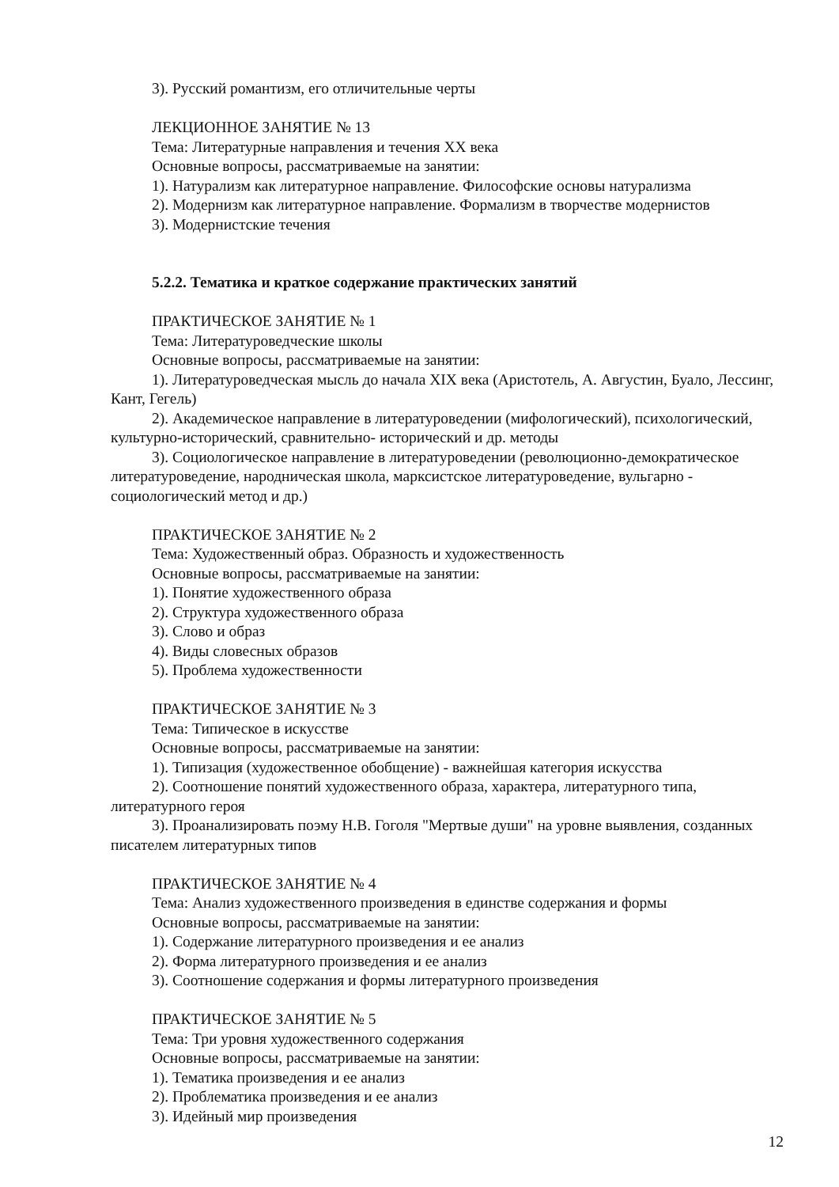3). Русский романтизм, его отличительные черты
ЛЕКЦИОННОЕ ЗАНЯТИЕ № 13
Тема: Литературные направления и течения XX века
Основные вопросы, рассматриваемые на занятии:
1). Натурализм как литературное направление. Философские основы натурализма
2). Модернизм как литературное направление. Формализм в творчестве модернистов
3). Модернистские течения
5.2.2. Тематика и краткое содержание практических занятий
ПРАКТИЧЕСКОЕ ЗАНЯТИЕ № 1
Тема: Литературоведческие школы
Основные вопросы, рассматриваемые на занятии:
1). Литературоведческая мысль до начала XIX века (Аристотель, А. Августин, Буало, Лессинг, Кант, Гегель)
2). Академическое направление в литературоведении (мифологический), психологический, культурно-исторический, сравнительно- исторический и др. методы
3). Социологическое направление в литературоведении (революционно-демократическое литературоведение, народническая школа, марксистское литературоведение, вульгарно - социологический метод и др.)
ПРАКТИЧЕСКОЕ ЗАНЯТИЕ № 2
Тема: Художественный образ. Образность и художественность
Основные вопросы, рассматриваемые на занятии:
1). Понятие художественного образа
2). Структура художественного образа
3). Слово и образ
4). Виды словесных образов
5). Проблема художественности
ПРАКТИЧЕСКОЕ ЗАНЯТИЕ № 3
Тема: Типическое в искусстве
Основные вопросы, рассматриваемые на занятии:
1). Типизация (художественное обобщение) - важнейшая категория искусства
2). Соотношение понятий художественного образа, характера, литературного типа, литературного героя
3). Проанализировать поэму Н.В. Гоголя "Мертвые души" на уровне выявления, созданных писателем литературных типов
ПРАКТИЧЕСКОЕ ЗАНЯТИЕ № 4
Тема: Анализ художественного произведения в единстве содержания и формы
Основные вопросы, рассматриваемые на занятии:
1). Содержание литературного произведения и ее анализ
2). Форма литературного произведения и ее анализ
3). Соотношение содержания и формы литературного произведения
ПРАКТИЧЕСКОЕ ЗАНЯТИЕ № 5
Тема: Три уровня художественного содержания
Основные вопросы, рассматриваемые на занятии:
1). Тематика произведения и ее анализ
2). Проблематика произведения и ее анализ
3). Идейный мир произведения
12